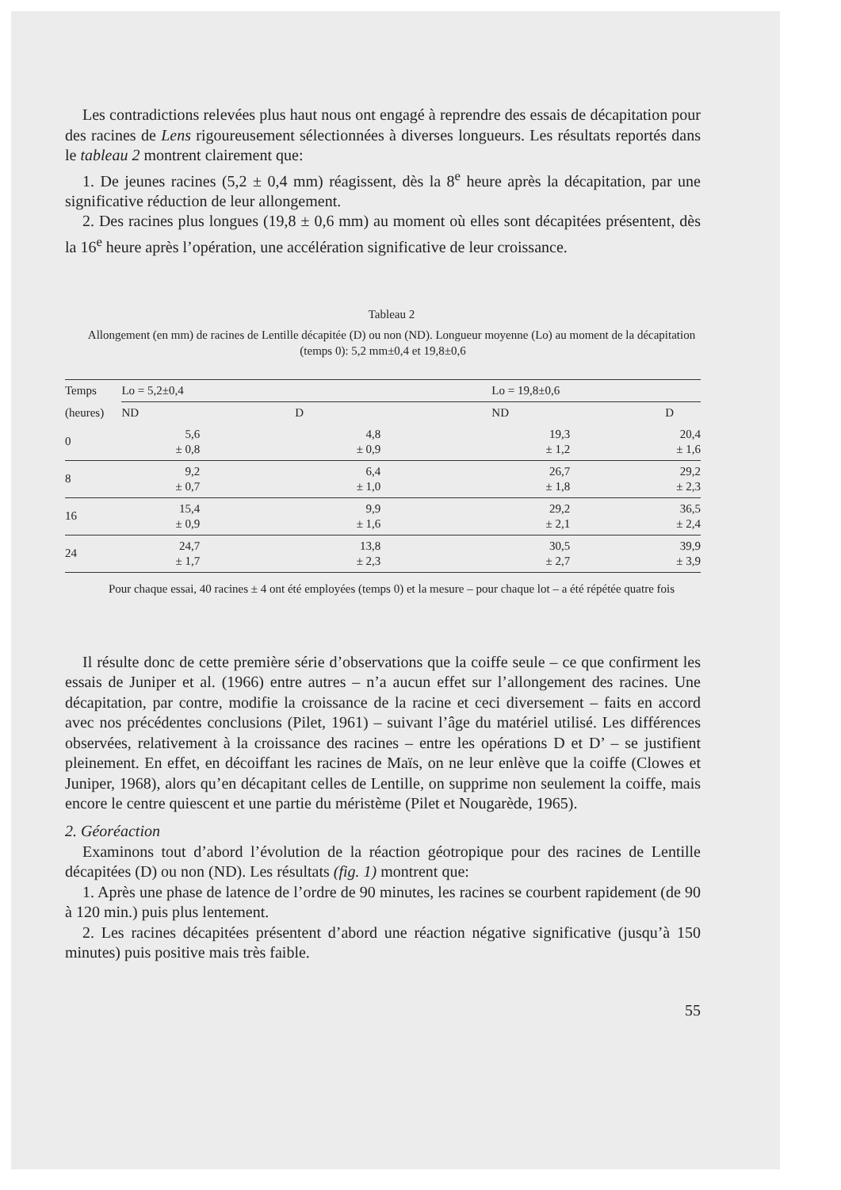Les contradictions relevées plus haut nous ont engagé à reprendre des essais de décapitation pour des racines de Lens rigoureusement sélectionnées à diverses longueurs. Les résultats reportés dans le tableau 2 montrent clairement que:
1. De jeunes racines (5,2 ± 0,4 mm) réagissent, dès la 8<sup>e</sup> heure après la décapitation, par une significative réduction de leur allongement.
2. Des racines plus longues (19,8 ± 0,6 mm) au moment où elles sont décapitées présentent, dès la 16<sup>e</sup> heure après l’opération, une accélération significative de leur croissance.
Tableau 2
Allongement (en mm) de racines de Lentille décapitée (D) ou non (ND). Longueur moyenne (Lo) au moment de la décapitation (temps 0): 5,2 mm±0,4 et 19,8±0,6
| Temps | Lo = 5,2±0,4 | | Lo = 19,8±0,6 | |
| --- | --- | --- | --- | --- |
| (heures) | ND | D | ND | D |
| 0 | 5,6 ± 0,8 | 4,8 ± 0,9 | 19,3 ± 1,2 | 20,4 ± 1,6 |
| 8 | 9,2 ± 0,7 | 6,4 ± 1,0 | 26,7 ± 1,8 | 29,2 ± 2,3 |
| 16 | 15,4 ± 0,9 | 9,9 ± 1,6 | 29,2 ± 2,1 | 36,5 ± 2,4 |
| 24 | 24,7 ± 1,7 | 13,8 ± 2,3 | 30,5 ± 2,7 | 39,9 ± 3,9 |
Pour chaque essai, 40 racines ± 4 ont été employées (temps 0) et la mesure – pour chaque lot – a été répétée quatre fois
Il résulte donc de cette première série d’observations que la coiffe seule – ce que confirment les essais de Juniper et al. (1966) entre autres – n’a aucun effet sur l’allongement des racines. Une décapitation, par contre, modifie la croissance de la racine et ceci diversement – faits en accord avec nos précédentes conclusions (Pilet, 1961) – suivant l’âge du matériel utilisé. Les différences observées, relativement à la croissance des racines – entre les opérations D et D’ – se justifient pleinement. En effet, en décoiffant les racines de Maïs, on ne leur enlève que la coiffe (Clowes et Juniper, 1968), alors qu’en décapitant celles de Lentille, on supprime non seulement la coiffe, mais encore le centre quiescent et une partie du méristème (Pilet et Nougarède, 1965).
2. Géoréaction
Examinons tout d’abord l’évolution de la réaction géotropique pour des racines de Lentille décapitées (D) ou non (ND). Les résultats (fig. 1) montrent que:
1. Après une phase de latence de l’ordre de 90 minutes, les racines se courbent rapidement (de 90 à 120 min.) puis plus lentement.
2. Les racines décapitées présentent d’abord une réaction négative significative (jusqu’à 150 minutes) puis positive mais très faible.
55